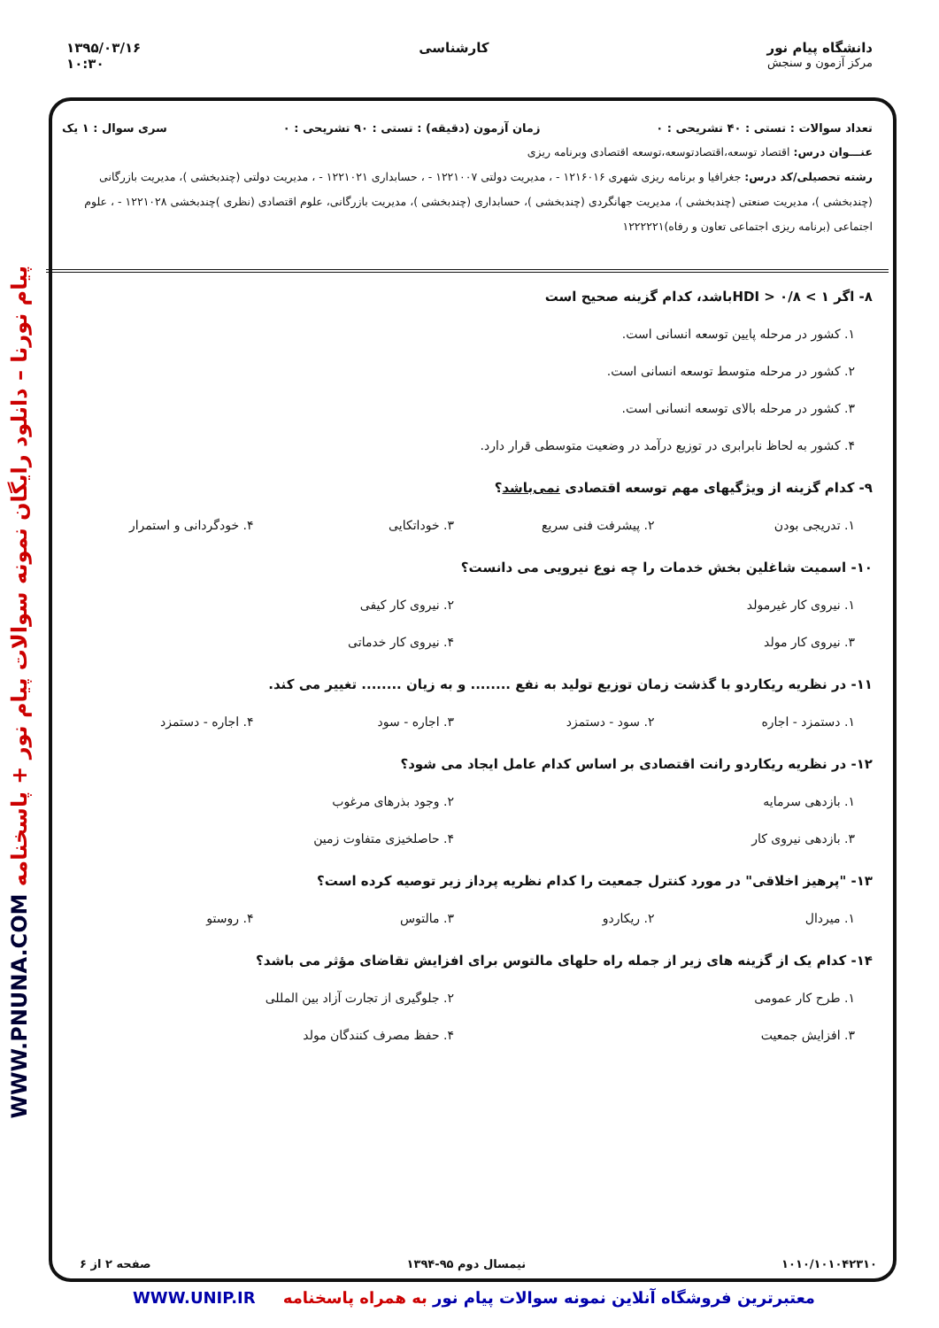دانشگاه پیام نور
مرکز آزمون و سنجش
کارشناسی ۱۳۹۵/۰۳/۱۶
۱۰:۳۰
پیام نورنا – دانلود رایگان نمونه سوالات پیام نور + پاسخنامه WWW.PNUNA.COM
تعداد سوالات : تستی : ۴۰ تشریحی : ۰ زمان آزمون (دقیقه) : تستی : ۹۰ تشریحی : ۰ سری سوال : ۱ یک
عنـــوان درس: اقتصاد توسعه،اقتصادتوسعه،توسعه اقتصادی وبرنامه ریزی
رشته تحصیلی/کد درس: جغرافیا و برنامه ریزی شهری ۱۲۱۶۰۱۶ - ، مدیریت دولتی ۱۲۲۱۰۰۷ - ، حسابداری ۱۲۲۱۰۲۱ - ، مدیریت دولتی (چندبخشی )، مدیریت بازرگانی (چندبخشی )، مدیریت صنعتی (چندبخشی )، مدیریت جهانگردی (چندبخشی )، حسابداری (چندبخشی )، مدیریت بازرگانی، علوم اقتصادی (نظری )چندبخشی ۱۲۲۱۰۲۸ - ، علوم اجتماعی (برنامه ریزی اجتماعی تعاون و رفاه)۱۲۲۲۲۲۱
۸- اگر ۱ > HDI > ۰/۸باشد، کدام گزینه صحیح است
۱. کشور در مرحله پایین توسعه انسانی است.
۲. کشور در مرحله متوسط توسعه انسانی است.
۳. کشور در مرحله بالای توسعه انسانی است.
۴. کشور به لحاظ نابرابری در توزیع درآمد در وضعیت متوسطی قرار دارد.
۹- کدام گزینه از ویژگیهای مهم توسعه اقتصادی نمی‌باشد؟
۱. تدریجی بودن ۲. پیشرفت فنی سریع ۳. خوداتکایی ۴. خودگردانی و استمرار
۱۰- اسمیت شاغلین بخش خدمات را چه نوع نیرویی می دانست؟
۱. نیروی کار غیرمولد ۲. نیروی کار کیفی
۳. نیروی کار مولد ۴. نیروی کار خدماتی
۱۱- در نظریه ریکاردو با گذشت زمان توزیع تولید به نفع ........ و به زیان ........ تغییر می کند.
۱. دستمزد - اجاره ۲. سود - دستمزد ۳. اجاره - سود ۴. اجاره - دستمزد
۱۲- در نظریه ریکاردو رانت اقتصادی بر اساس کدام عامل ایجاد می شود؟
۱. بازدهی سرمایه ۲. وجود بذرهای مرغوب
۳. بازدهی نیروی کار ۴. حاصلخیزی متفاوت زمین
۱۳- "پرهیز اخلاقی" در مورد کنترل جمعیت را کدام نظریه پرداز زیر توصیه کرده است؟
۱. میردال ۲. ریکاردو ۳. مالتوس ۴. روستو
۱۴- کدام یک از گزینه های زیر از جمله راه حلهای مالتوس برای افزایش تقاضای مؤثر می باشد؟
۱. طرح کار عمومی ۲. جلوگیری از تجارت آزاد بین المللی
۳. افزایش جمعیت ۴. حفظ مصرف کنندگان مولد
۱۰۱۰/۱۰۱۰۴۲۳۱۰ نیمسال دوم ۹۵-۱۳۹۴ صفحه ۲ از ۶
معتبرترین فروشگاه آنلاین نمونه سوالات پیام نور به همراه پاسخنامه WWW.UNIP.IR